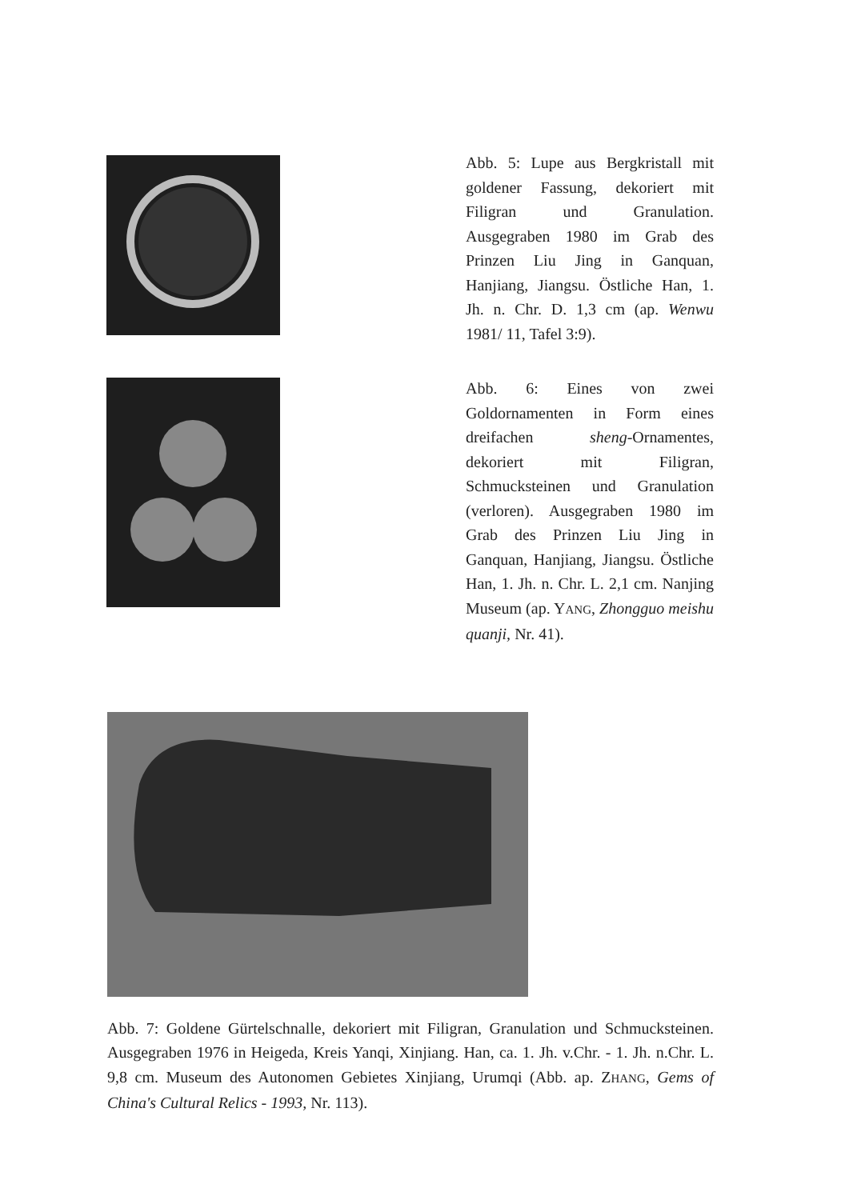Abb. 5: Lupe aus Bergkristall mit goldener Fassung, dekoriert mit Filigran und Granulation. Ausgegraben 1980 im Grab des Prinzen Liu Jing in Ganquan, Hanjiang, Jiangsu. Östliche Han, 1. Jh. n. Chr. D. 1,3 cm (ap. Wenwu 1981/ 11, Tafel 3:9).
Abb. 6: Eines von zwei Goldornamenten in Form eines dreifachen sheng-Ornamentes, dekoriert mit Filigran, Schmucksteinen und Granulation (verloren). Ausgegraben 1980 im Grab des Prinzen Liu Jing in Ganquan, Hanjiang, Jiangsu. Östliche Han, 1. Jh. n. Chr. L. 2,1 cm. Nanjing Museum (ap. YANG, Zhongguo meishu quanji, Nr. 41).
Abb. 7: Goldene Gürtelschnalle, dekoriert mit Filigran, Granulation und Schmucksteinen. Ausgegraben 1976 in Heigeda, Kreis Yanqi, Xinjiang. Han, ca. 1. Jh. v.Chr. - 1. Jh. n.Chr. L. 9,8 cm. Museum des Autonomen Gebietes Xinjiang, Urumqi (Abb. ap. ZHANG, Gems of China's Cultural Relics - 1993, Nr. 113).